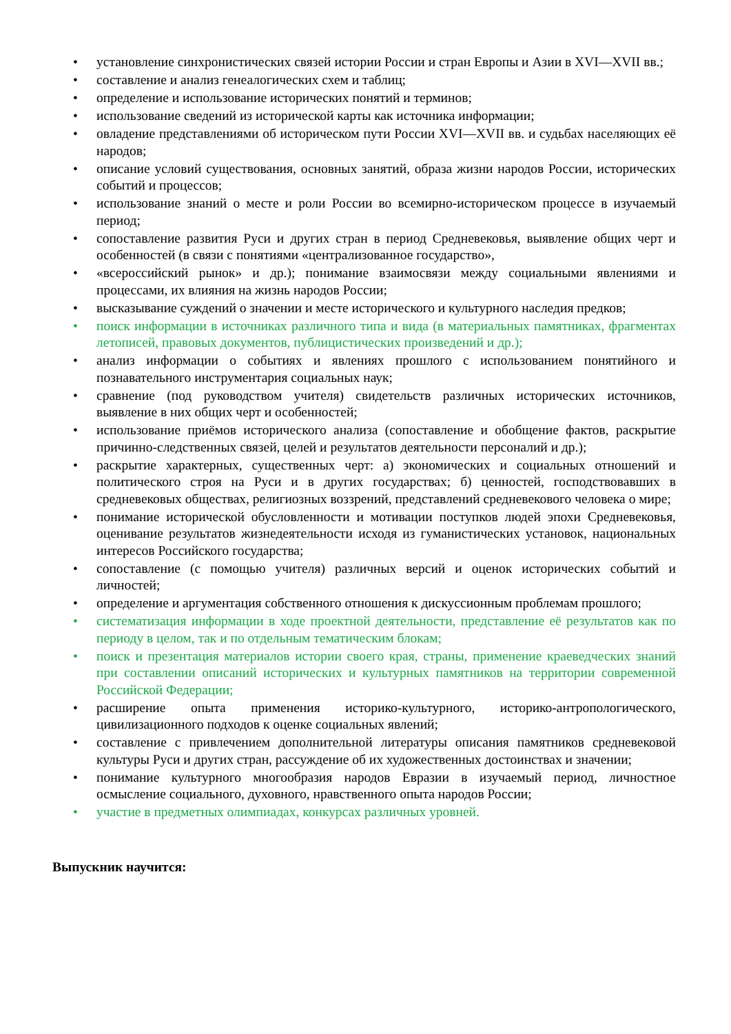• установление синхронистических связей истории России и стран Европы и Азии в XVI—XVII вв.;
• составление и анализ генеалогических схем и таблиц;
• определение и использование исторических понятий и терминов;
• использование сведений из исторической карты как источника информации;
• овладение представлениями об историческом пути России XVI—XVII вв. и судьбах населяющих её народов;
• описание условий существования, основных занятий, образа жизни народов России, исторических событий и процессов;
• использование знаний о месте и роли России во всемирно-историческом процессе в изучаемый период;
• сопоставление развития Руси и других стран в период Средневековья, выявление общих черт и особенностей (в связи с понятиями «централизованное государство»,
• «всероссийский рынок» и др.); понимание взаимосвязи между социальными явлениями и процессами, их влияния на жизнь народов России;
• высказывание суждений о значении и месте исторического и культурного наследия предков;
• поиск информации в источниках различного типа и вида (в материальных памятниках, фрагментах летописей, правовых документов, публицистических произведений и др.);
• анализ информации о событиях и явлениях прошлого с использованием понятийного и познавательного инструментария социальных наук;
• сравнение (под руководством учителя) свидетельств различных исторических источников, выявление в них общих черт и особенностей;
• использование приёмов исторического анализа (сопоставление и обобщение фактов, раскрытие причинно-следственных связей, целей и результатов деятельности персоналий и др.);
• раскрытие характерных, существенных черт: а) экономических и социальных отношений и политического строя на Руси и в других государствах; б) ценностей, господствовавших в средневековых обществах, религиозных воззрений, представлений средневекового человека о мире;
• понимание исторической обусловленности и мотивации поступков людей эпохи Средневековья, оценивание результатов жизнедеятельности исходя из гуманистических установок, национальных интересов Российского государства;
• сопоставление (с помощью учителя) различных версий и оценок исторических событий и личностей;
• определение и аргументация собственного отношения к дискуссионным проблемам прошлого;
• систематизация информации в ходе проектной деятельности, представление её результатов как по периоду в целом, так и по отдельным тематическим блокам;
• поиск и презентация материалов истории своего края, страны, применение краеведческих знаний при составлении описаний исторических и культурных памятников на территории современной Российской Федерации;
• расширение опыта применения историко-культурного, историко-антропологического, цивилизационного подходов к оценке социальных явлений;
• составление с привлечением дополнительной литературы описания памятников средневековой культуры Руси и других стран, рассуждение об их художественных достоинствах и значении;
• понимание культурного многообразия народов Евразии в изучаемый период, личностное осмысление социального, духовного, нравственного опыта народов России;
• участие в предметных олимпиадах, конкурсах различных уровней.
Выпускник научится: